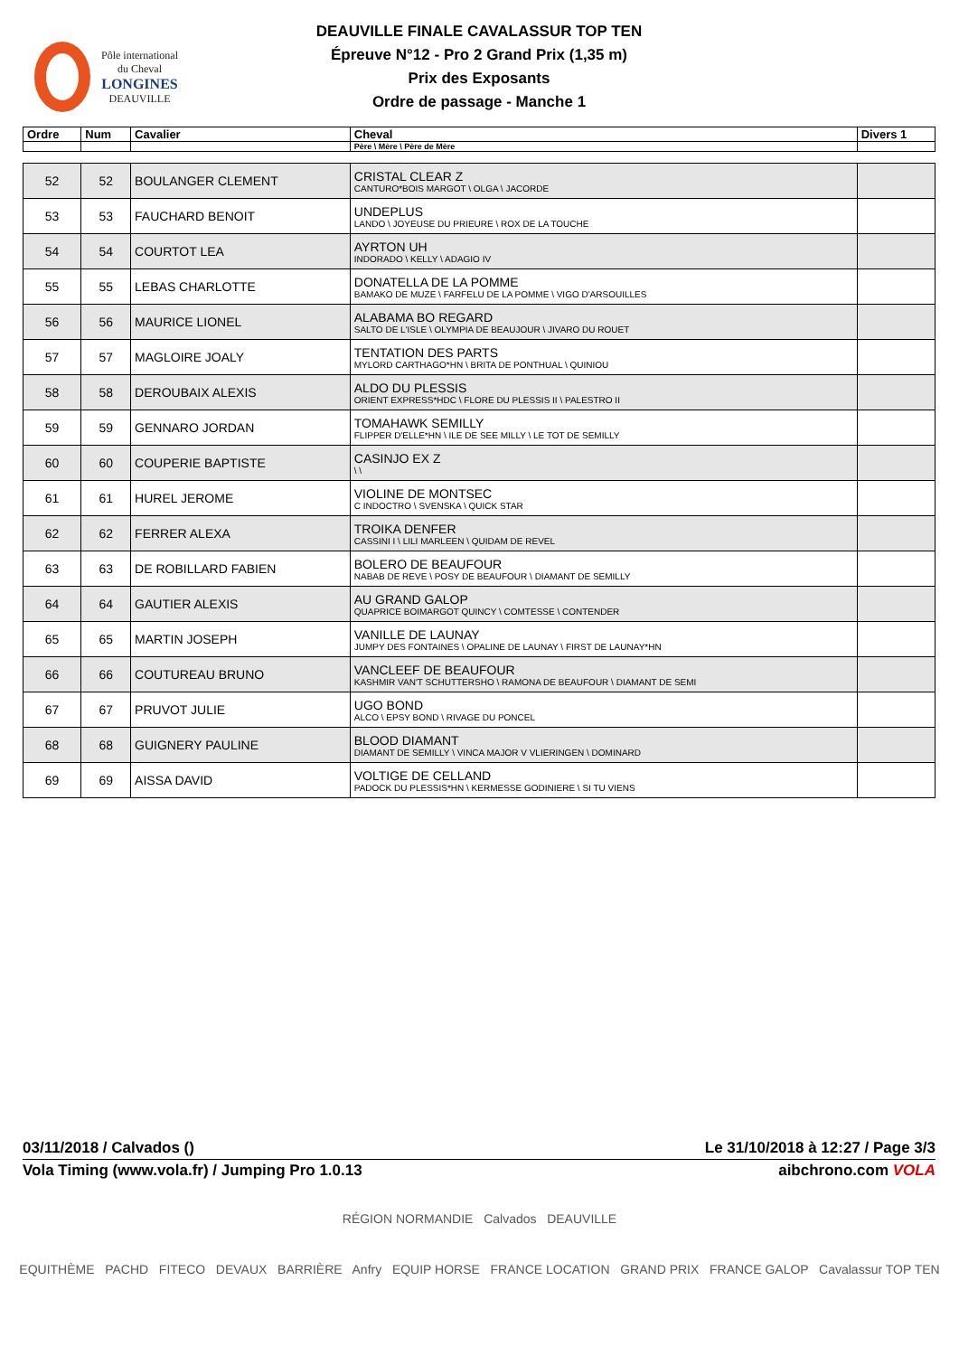Pôle international
du Cheval
LONGINES
DEAUVILLE
DEAUVILLE FINALE CAVALASSUR TOP TEN
Épreuve N°12 - Pro 2 Grand Prix (1,35 m)
Prix des Exposants
Ordre de passage - Manche 1
| Ordre | Num | Cavalier | Cheval | Divers 1 |
| --- | --- | --- | --- | --- |
| | | | Père \ Mère \ Père de Mère | |
| 52 | 52 | BOULANGER CLEMENT | CRISTAL CLEAR Z CANTURO*BOIS MARGOT \ OLGA \ JACORDE | |
| 53 | 53 | FAUCHARD BENOIT | UNDEPLUS LANDO \ JOYEUSE DU PRIEURE \ ROX DE LA TOUCHE | |
| 54 | 54 | COURTOT LEA | AYRTON UH INDORADO \ KELLY \ ADAGIO IV | |
| 55 | 55 | LEBAS CHARLOTTE | DONATELLA DE LA POMME BAMAKO DE MUZE \ FARFELU DE LA POMME \ VIGO D'ARSOUILLES | |
| 56 | 56 | MAURICE LIONEL | ALABAMA BO REGARD SALTO DE L'ISLE \ OLYMPIA DE BEAUJOUR \ JIVARO DU ROUET | |
| 57 | 57 | MAGLOIRE JOALY | TENTATION DES PARTS MYLORD CARTHAGO*HN \ BRITA DE PONTHUAL \ QUINIOU | |
| 58 | 58 | DEROUBAIX ALEXIS | ALDO DU PLESSIS ORIENT EXPRESS*HDC \ FLORE DU PLESSIS II \ PALESTRO II | |
| 59 | 59 | GENNARO JORDAN | TOMAHAWK SEMILLY FLIPPER D'ELLE*HN \ ILE DE SEE MILLY \ LE TOT DE SEMILLY | |
| 60 | 60 | COUPERIE BAPTISTE | CASINJO EX Z \ \ | |
| 61 | 61 | HUREL JEROME | VIOLINE DE MONTSEC C INDOCTRO \ SVENSKA \ QUICK STAR | |
| 62 | 62 | FERRER ALEXA | TROIKA DENFER CASSINI I \ LILI MARLEEN \ QUIDAM DE REVEL | |
| 63 | 63 | DE ROBILLARD FABIEN | BOLERO DE BEAUFOUR NABAB DE REVE \ POSY DE BEAUFOUR \ DIAMANT DE SEMILLY | |
| 64 | 64 | GAUTIER ALEXIS | AU GRAND GALOP QUAPRICE BOIMARGOT QUINCY \ COMTESSE \ CONTENDER | |
| 65 | 65 | MARTIN JOSEPH | VANILLE DE LAUNAY JUMPY DES FONTAINES \ OPALINE DE LAUNAY \ FIRST DE LAUNAY*HN | |
| 66 | 66 | COUTUREAU BRUNO | VANCLEEF DE BEAUFOUR KASHMIR VAN'T SCHUTTERSHO \ RAMONA DE BEAUFOUR \ DIAMANT DE SEMI | |
| 67 | 67 | PRUVOT JULIE | UGO BOND ALCO \ EPSY BOND \ RIVAGE DU PONCEL | |
| 68 | 68 | GUIGNERY PAULINE | BLOOD DIAMANT DIAMANT DE SEMILLY \ VINCA MAJOR V VLIERINGEN \ DOMINARD | |
| 69 | 69 | AISSA DAVID | VOLTIGE DE CELLAND PADOCK DU PLESSIS*HN \ KERMESSE GODINIERE \ SI TU VIENS | |
03/11/2018 / Calvados () Le 31/10/2018 à 12:27 / Page 3/3
Vola Timing (www.vola.fr) / Jumping Pro 1.0.13 aibchrono.com VOLA
RÉGION NORMANDIE Calvados DEAUVILLE
EQUITHÈME PACHD FITECO DEVAUX BARRIÈRE Anfry EQUIP HORSE FRANCE LOCATION GRAND PRIX FRANCE GALOP Cavalassur TOP TEN